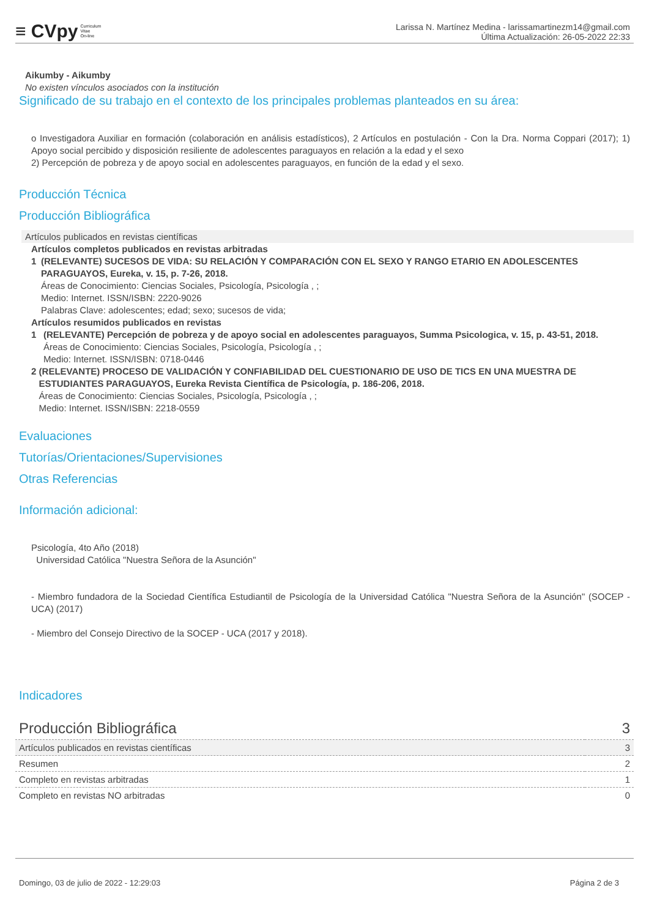≡ CVpy Curriculum
Vitae
On-line
Larissa N. Martínez Medina - larissamartinezm14@gmail.com
Última Actualización: 26-05-2022 22:33
Aikumby - Aikumby
No existen vínculos asociados con la institución
Significado de su trabajo en el contexto de los principales problemas planteados en su área:
o Investigadora Auxiliar en formación (colaboración en análisis estadísticos), 2 Artículos en postulación - Con la Dra. Norma Coppari (2017); 1) Apoyo social percibido y disposición resiliente de adolescentes paraguayos en relación a la edad y el sexo
2) Percepción de pobreza y de apoyo social en adolescentes paraguayos, en función de la edad y el sexo.
Producción Técnica
Producción Bibliográfica
Artículos publicados en revistas científicas
Artículos completos publicados en revistas arbitradas
1 (RELEVANTE) SUCESOS DE VIDA: SU RELACIÓN Y COMPARACIÓN CON EL SEXO Y RANGO ETARIO EN ADOLESCENTES PARAGUAYOS, Eureka, v. 15, p. 7-26, 2018.
Áreas de Conocimiento: Ciencias Sociales, Psicología, Psicología , ;
Medio: Internet. ISSN/ISBN: 2220-9026
Palabras Clave: adolescentes; edad; sexo; sucesos de vida;
Artículos resumidos publicados en revistas
1 (RELEVANTE) Percepción de pobreza y de apoyo social en adolescentes paraguayos, Summa Psicologica, v. 15, p. 43-51, 2018.
Áreas de Conocimiento: Ciencias Sociales, Psicología, Psicología , ;
Medio: Internet. ISSN/ISBN: 0718-0446
2 (RELEVANTE) PROCESO DE VALIDACIÓN Y CONFIABILIDAD DEL CUESTIONARIO DE USO DE TICS EN UNA MUESTRA DE ESTUDIANTES PARAGUAYOS, Eureka Revista Científica de Psicología, p. 186-206, 2018.
Áreas de Conocimiento: Ciencias Sociales, Psicología, Psicología , ;
Medio: Internet. ISSN/ISBN: 2218-0559
Evaluaciones
Tutorías/Orientaciones/Supervisiones
Otras Referencias
Información adicional:
Psicología, 4to Año (2018)
Universidad Católica "Nuestra Señora de la Asunción"
- Miembro fundadora de la Sociedad Científica Estudiantil de Psicología de la Universidad Católica "Nuestra Señora de la Asunción" (SOCEP - UCA) (2017)
- Miembro del Consejo Directivo de la SOCEP - UCA (2017 y 2018).
Indicadores
| Producción Bibliográfica | 3 |
| Artículos publicados en revistas científicas | 3 |
| Resumen | 2 |
| Completo en revistas arbitradas | 1 |
| Completo en revistas NO arbitradas | 0 |
Domingo, 03 de julio de 2022 - 12:29:03 Página 2 de 3